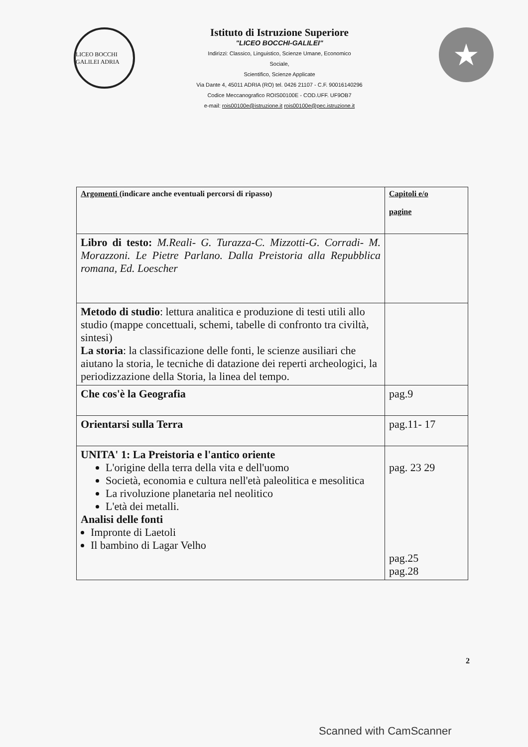LICEO BOCCHI GALILEI ADRIA
Istituto di Istruzione Superiore
"LICEO BOCCHI-GALILEI"
Indirizzi: Classico, Linguistico, Scienze Umane, Economico
Sociale,
Scientifico, Scienze Applicate
Via Dante 4, 45011 ADRIA (RO) tel. 0426 21107 - C.F. 90016140296
Codice Meccanografico ROIS00100E - COD.UFF. UF9OB7
e-mail: rois00100e@istruzione.it rois00100e@pec.istruzione.it
★
| Argomenti (indicare anche eventuali percorsi di ripasso) | Capitoli e/o pagine |
| --- | --- |
| Libro di testo: M.Reali- G. Turazza-C. Mizzotti-G. Corradi- M. Morazzoni. Le Pietre Parlano. Dalla Preistoria alla Repubblica romana, Ed. Loescher | |
| Metodo di studio : lettura analitica e produzione di testi utili allo studio (mappe concettuali, schemi, tabelle di confronto tra civiltà, sintesi) La storia : la classificazione delle fonti, le scienze ausiliari che aiutano la storia, le tecniche di datazione dei reperti archeologici, la periodizzazione della Storia, la linea del tempo. | |
| Che cos'è la Geografia | pag.9 |
| Orientarsi sulla Terra | pag.11- 17 |
| UNITA' 1: La Preistoria e l'antico oriente L'origine della terra della vita e dell'uomo Società, economia e cultura nell'età paleolitica e mesolitica La rivoluzione planetaria nel neolitico L'età dei metalli. Analisi delle fonti Impronte di Laetoli Il bambino di Lagar Velho | pag. 23 29 pag.25 pag.28 |
2
Scanned with CamScanner